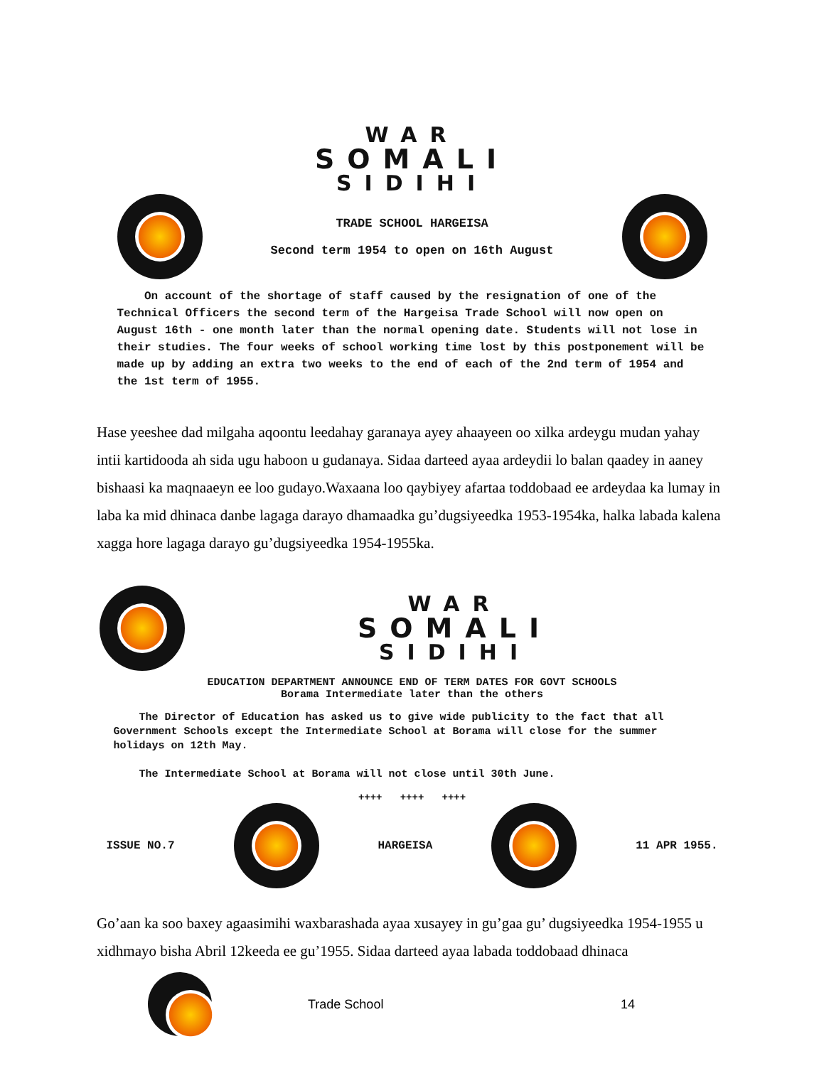WAR
SOMALI
SIDIHI
TRADE SCHOOL HARGEISA
Second term 1954 to open on 16th August
On account of the shortage of staff caused by the resignation of one of the Technical Officers the second term of the Hargeisa Trade School will now open on August 16th - one month later than the normal opening date. Students will not lose in their studies. The four weeks of school working time lost by this postponement will be made up by adding an extra two weeks to the end of each of the 2nd term of 1954 and the 1st term of 1955.
Hase yeeshee dad milgaha aqoontu leedahay garanaya ayey ahaayeen oo xilka ardeygu mudan yahay intii kartidooda ah sida ugu haboon u gudanaya. Sidaa darteed ayaa ardeydii lo balan qaadey in aaney bishaasi ka maqnaaeyn ee loo gudayo.Waxaana loo qaybiyey afartaa toddobaad ee ardeydaa ka lumay in laba ka mid dhinaca danbe lagaga darayo dhamaadka gu’dugsiyeedka 1953-1954ka, halka labada kalena xagga hore lagaga darayo gu’dugsiyeedka 1954-1955ka.
WAR
SOMALI
SIDIHI
EDUCATION DEPARTMENT ANNOUNCE END OF TERM DATES FOR GOVT SCHOOLS
Borama Intermediate later than the others
The Director of Education has asked us to give wide publicity to the fact that all Government Schools except the Intermediate School at Borama will close for the summer holidays on 12th May.
The Intermediate School at Borama will not close until 30th June.
++++ ++++ ++++
ISSUE NO.7 HARGEISA 11 APR 1955.
Go’aan ka soo baxey agaasimihi waxbarashada ayaa xusayey in gu’gaa gu’ dugsiyeedka 1954-1955 u xidhmayo bisha Abril 12keeda ee gu’1955. Sidaa darteed ayaa labada toddobaad dhinaca
Trade School 14